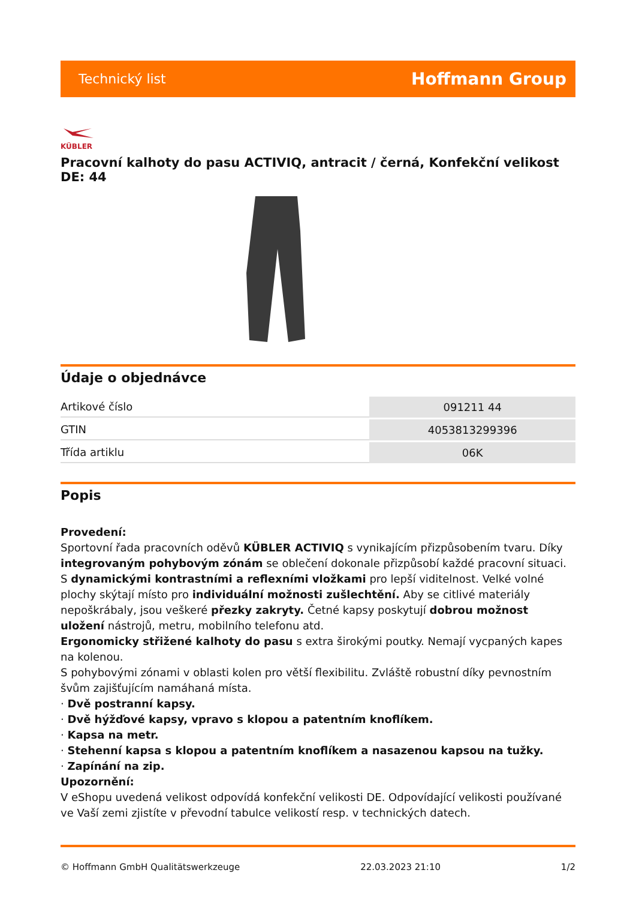Technický list Hoffmann Group
KÜBLER
Pracovní kalhoty do pasu ACTIVIQ, antracit / černá, Konfekční velikost DE: 44
Údaje o objednávce
| Artikové číslo | 091211 44 |
| GTIN | 4053813299396 |
| Třída artiklu | 06K |
Popis
Provedení:
Sportovní řada pracovních oděvů KÜBLER ACTIVIQ s vynikajícím přizpůsobením tvaru. Díky integrovaným pohybovým zónám se oblečení dokonale přizpůsobí každé pracovní situaci. S dynamickými kontrastními a reflexními vložkami pro lepší viditelnost. Velké volné plochy skýtají místo pro individuální možnosti zušlechtění. Aby se citlivé materiály nepoškrábaly, jsou veškeré přezky zakryty. Četné kapsy poskytují dobrou možnost uložení nástrojů, metru, mobilního telefonu atd.
Ergonomicky střižené kalhoty do pasu s extra širokými poutky. Nemají vycpaných kapes na kolenou.
S pohybovými zónami v oblasti kolen pro větší flexibilitu. Zvláště robustní díky pevnostním švům zajišťujícím namáhaná místa.
· Dvě postranní kapsy.
· Dvě hýžďové kapsy, vpravo s klopou a patentním knoflíkem.
· Kapsa na metr.
· Stehenní kapsa s klopou a patentním knoflíkem a nasazenou kapsou na tužky.
· Zapínání na zip.
Upozornění:
V eShopu uvedená velikost odpovídá konfekční velikosti DE. Odpovídající velikosti používané ve Vaší zemi zjistíte v převodní tabulce velikostí resp. v technických datech.
© Hoffmann GmbH Qualitätswerkzeuge 22.03.2023 21:10 1/2